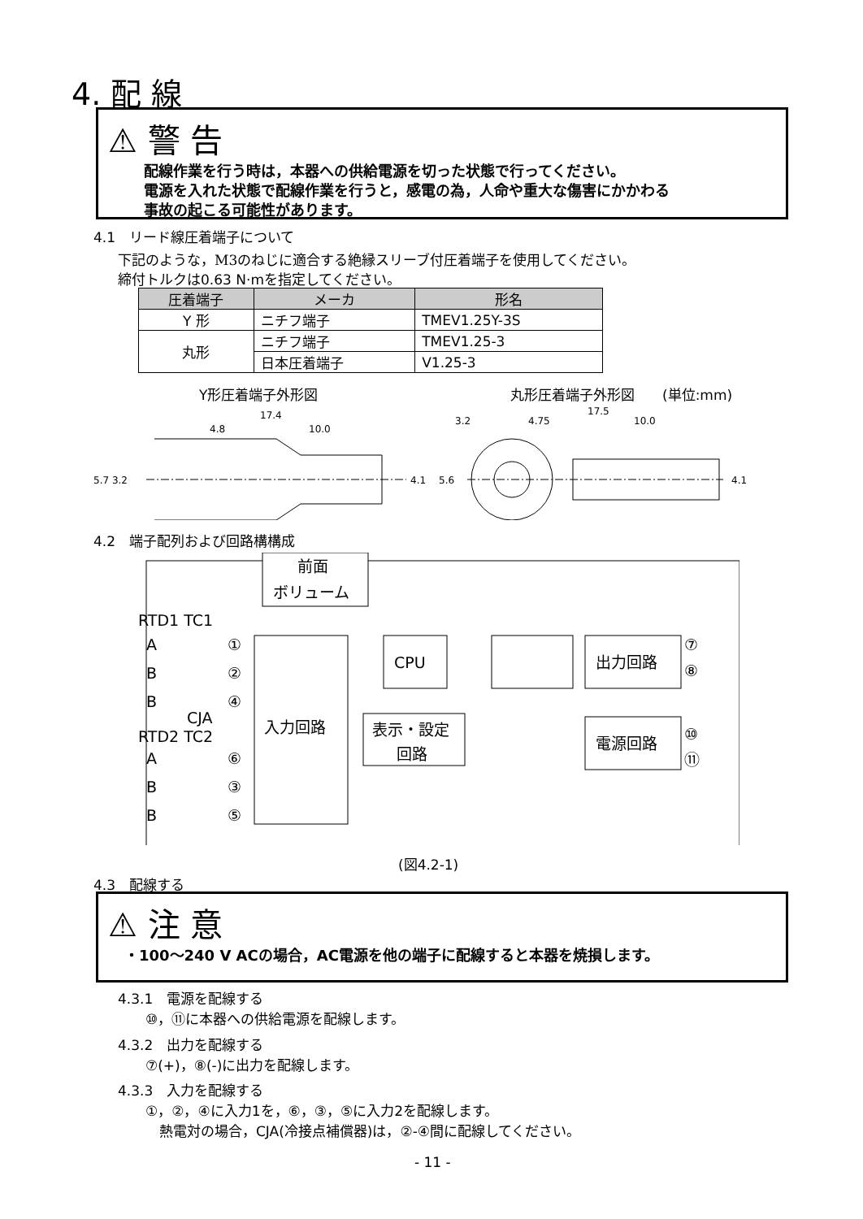4. 配 線
⚠ 警 告
配線作業を行う時は，本器への供給電源を切った状態で行ってください。
電源を入れた状態で配線作業を行うと，感電の為，人命や重大な傷害にかかわる
事故の起こる可能性があります。
4.1　リード線圧着端子について
下記のような，M3のねじに適合する絶縁スリーブ付圧着端子を使用してください。
締付トルクは0.63 N·mを指定してください。
| 圧着端子 | メーカ | 形名 |
| --- | --- | --- |
| Y 形 | ニチフ端子 | TMEV1.25Y-3S |
| 丸形 | ニチフ端子 | TMEV1.25-3 |
| | 日本圧着端子 | V1.25-3 |
Y形圧着端子外形図 丸形圧着端子外形図　　(単位:mm)
17.4
4.8
10.0
5.7 3.2
4.1
17.5
3.2
4.75
10.0
5.6
4.1
4.2　端子配列および回路構構成
前面
ボリューム
入力回路
CPU
表示・設定
回路
出力回路
電源回路
RTD1 TC1
A
B
B
CJA
RTD2 TC2
A
B
B
①
②
④
⑥
③
⑤
⑦
⑧
⑩
⑪
(図4.2-1)
4.3　配線する
⚠ 注 意
・100～240 V ACの場合，AC電源を他の端子に配線すると本器を焼損します。
4.3.1　電源を配線する
　　⑩，⑪に本器への供給電源を配線します。
4.3.2　出力を配線する
　　⑦(+)，⑧(-)に出力を配線します。
4.3.3　入力を配線する
　　①，②，④に入力1を，⑥，③，⑤に入力2を配線します。
　　　熱電対の場合，CJA(冷接点補償器)は，②-④間に配線してください。
- 11 -